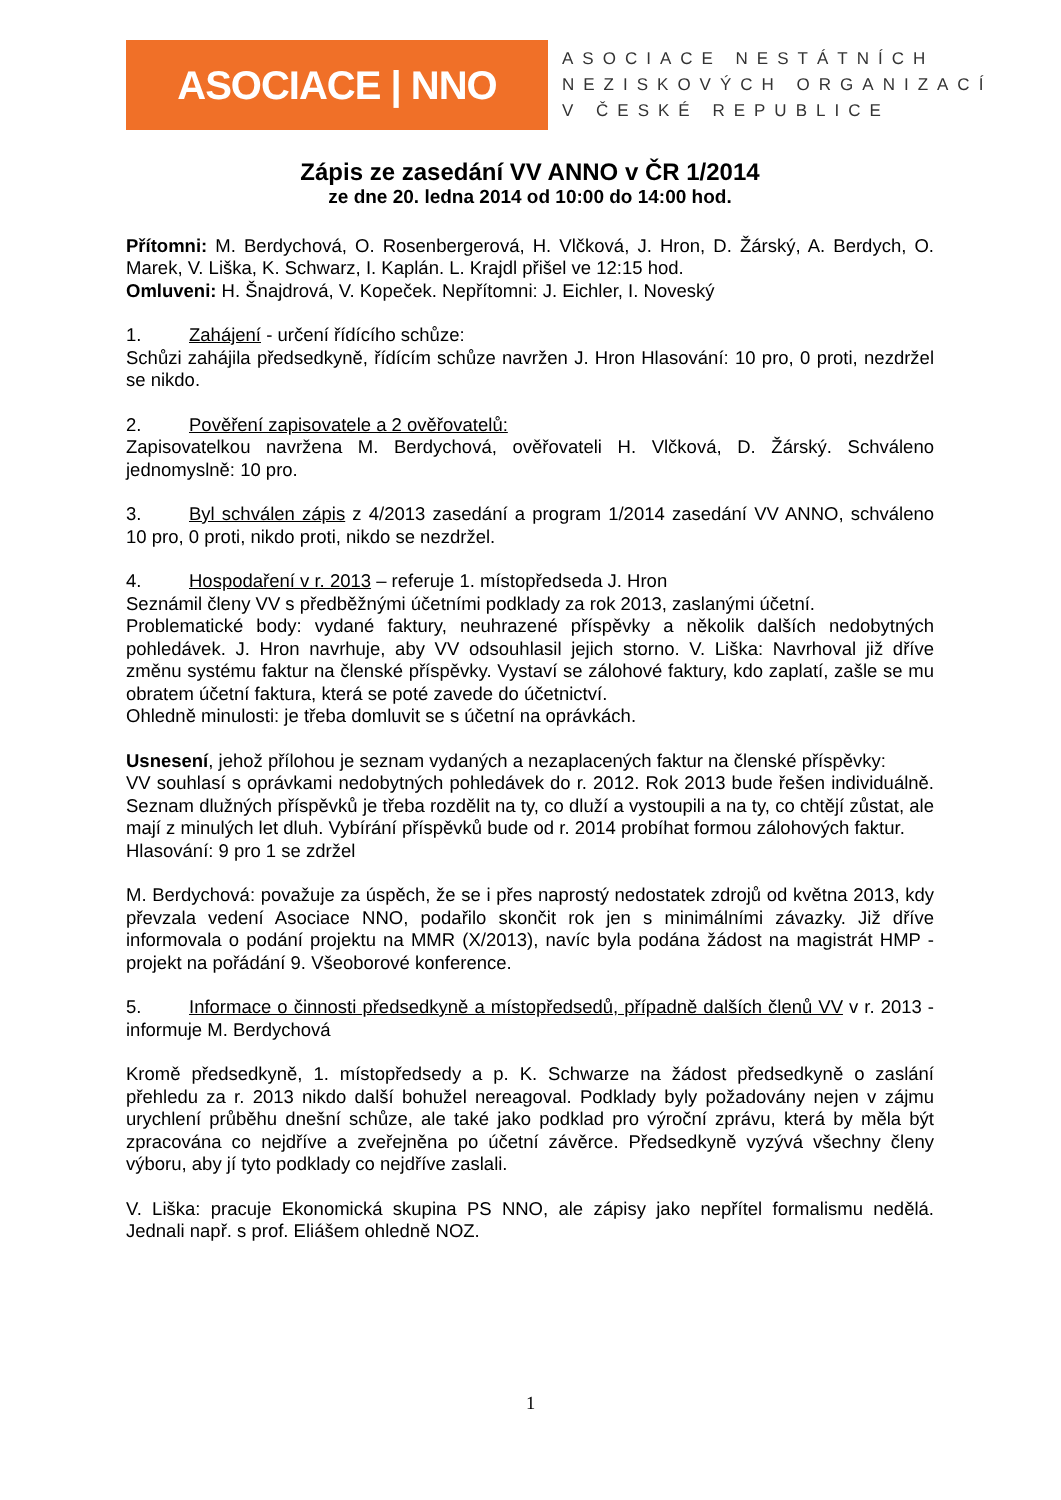ASOCIACE | NNO
ASOCIACE NESTÁTNÍCH
NEZISKOVÝCH ORGANIZACÍ
V ČESKÉ REPUBLICE
Zápis ze zasedání VV ANNO v ČR 1/2014
ze dne 20. ledna 2014 od 10:00 do 14:00 hod.
Přítomni: M. Berdychová, O. Rosenbergerová, H. Vlčková, J. Hron, D. Žárský, A. Berdych, O. Marek, V. Liška, K. Schwarz, I. Kaplán. L. Krajdl přišel ve 12:15 hod.
Omluveni: H. Šnajdrová, V. Kopeček. Nepřítomni: J. Eichler, I. Noveský
1. Zahájení - určení řídícího schůze:
Schůzi zahájila předsedkyně, řídícím schůze navržen J. Hron Hlasování: 10 pro, 0 proti, nezdržel se nikdo.
2. Pověření zapisovatele a 2 ověřovatelů:
Zapisovatelkou navržena M. Berdychová, ověřovateli H. Vlčková, D. Žárský. Schváleno jednomyslně: 10 pro.
3. Byl schválen zápis z 4/2013 zasedání a program 1/2014 zasedání VV ANNO, schváleno 10 pro, 0 proti, nikdo proti, nikdo se nezdržel.
4. Hospodaření v r. 2013 – referuje 1. místopředseda J. Hron
Seznámil členy VV s předběžnými účetními podklady za rok 2013, zaslanými účetní.
Problematické body: vydané faktury, neuhrazené příspěvky a několik dalších nedobytných pohledávek. J. Hron navrhuje, aby VV odsouhlasil jejich storno. V. Liška: Navrhoval již dříve změnu systému faktur na členské příspěvky. Vystaví se zálohové faktury, kdo zaplatí, zašle se mu obratem účetní faktura, která se poté zavede do účetnictví.
Ohledně minulosti: je třeba domluvit se s účetní na oprávkách.
Usnesení, jehož přílohou je seznam vydaných a nezaplacených faktur na členské příspěvky:
VV souhlasí s oprávkami nedobytných pohledávek do r. 2012. Rok 2013 bude řešen individuálně. Seznam dlužných příspěvků je třeba rozdělit na ty, co dluží a vystoupili a na ty, co chtějí zůstat, ale mají z minulých let dluh. Vybírání příspěvků bude od r. 2014 probíhat formou zálohových faktur.
Hlasování: 9 pro 1 se zdržel
M. Berdychová: považuje za úspěch, že se i přes naprostý nedostatek zdrojů od května 2013, kdy převzala vedení Asociace NNO, podařilo skončit rok jen s minimálními závazky. Již dříve informovala o podání projektu na MMR (X/2013), navíc byla podána žádost na magistrát HMP - projekt na pořádání 9. Všeoborové konference.
5. Informace o činnosti předsedkyně a místopředsedů, případně dalších členů VV v r. 2013 - informuje M. Berdychová
Kromě předsedkyně, 1. místopředsedy a p. K. Schwarze na žádost předsedkyně o zaslání přehledu za r. 2013 nikdo další bohužel nereagoval. Podklady byly požadovány nejen v zájmu urychlení průběhu dnešní schůze, ale také jako podklad pro výroční zprávu, která by měla být zpracována co nejdříve a zveřejněna po účetní závěrce. Předsedkyně vyzývá všechny členy výboru, aby jí tyto podklady co nejdříve zaslali.
V. Liška: pracuje Ekonomická skupina PS NNO, ale zápisy jako nepřítel formalismu nedělá. Jednali např. s prof. Eliášem ohledně NOZ.
1